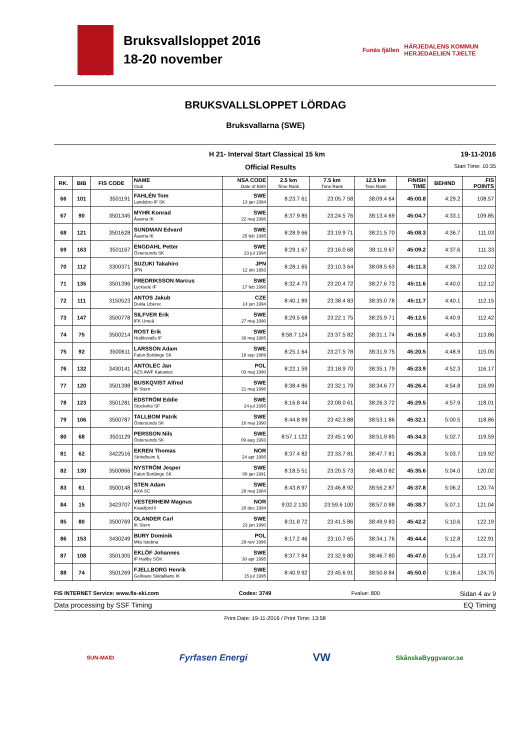Bruksvallsloppet 2016
18-20 november
Funäs fjällen HÄRJEDALENS KOMMUN
HERJEDAELIEN TJIELTE
Bruksvallarna
BRUKSVALLSLOPPET LÖRDAG
Bruksvallarna (SWE)
H 21- Interval Start Classical 15 km 19-11-2016
Official Results Start Time: 10:35
| RK. | BIB | FIS CODE | NAME Club | NSA CODE Date of Birth | 2.5 km Time Rank | 7.5 km Time Rank | 12.5 km Time Rank | FINISH TIME | BEHIND | FIS POINTS |
| --- | --- | --- | --- | --- | --- | --- | --- | --- | --- | --- |
| 66 | 101 | 3501191 | FAHLÉN Tom Landsbro IF SK | SWE 13 jan 1994 | 8:23.7 61 | 23:05.7 58 | 38:09.4 64 | 45:00.8 | 4:29.2 | 108.57 |
| 67 | 90 | 3501345 | MYHR Konrad Åsarna IK | SWE 22 maj 1996 | 8:37.9 85 | 23:24.5 76 | 38:13.4 69 | 45:04.7 | 4:33.1 | 109.85 |
| 68 | 121 | 3501628 | SUNDMAN Edvard Åsarna IK | SWE 25 feb 1995 | 8:28.9 66 | 23:19.9 71 | 38:21.5 70 | 45:08.3 | 4:36.7 | 111.03 |
| 69 | 163 | 3501167 | ENGDAHL Petter Östersunds SK | SWE 23 jul 1994 | 8:29.1 67 | 23:16.0 68 | 38:11.9 67 | 45:09.2 | 4:37.6 | 111.33 |
| 70 | 112 | 3300371 | SUZUKI Takahiro JPN | JPN 12 okt 1993 | 8:28.1 65 | 23:10.3 64 | 38:08.5 63 | 45:11.3 | 4:39.7 | 112.02 |
| 71 | 135 | 3501396 | FREDRIKSSON Marcus Lycksele IF | SWE 17 feb 1996 | 8:32.4 73 | 23:20.4 72 | 38:27.6 73 | 45:11.6 | 4:40.0 | 112.12 |
| 72 | 111 | 3150523 | ANTOS Jakub Dukla Liberec | CZE 14 jun 1994 | 8:40.1 89 | 23:38.4 83 | 38:35.0 78 | 45:11.7 | 4:40.1 | 112.15 |
| 73 | 147 | 3500778 | SILFVER Erik IFK Umeå | SWE 27 maj 1990 | 8:29.5 68 | 23:22.1 75 | 38:25.9 71 | 45:12.5 | 4:40.9 | 112.42 |
| 74 | 75 | 3500214 | ROST Erik Hudiksvalls IF | SWE 30 maj 1985 | 8:58.7 124 | 23:37.5 82 | 38:31.1 74 | 45:16.9 | 4:45.3 | 113.86 |
| 75 | 92 | 3500611 | LARSSON Adam Falun Borlänge SK | SWE 18 sep 1989 | 8:25.1 64 | 23:27.5 78 | 38:31.9 75 | 45:20.5 | 4:48.9 | 115.05 |
| 76 | 132 | 3430141 | ANTOLEC Jan AZS AWF Katowice | POL 03 maj 1990 | 8:22.1 59 | 23:18.9 70 | 38:35.1 79 | 45:23.9 | 4:52.3 | 116.17 |
| 77 | 120 | 3501398 | BUSKQVIST Alfred IK Stern | SWE 21 maj 1996 | 8:38.4 86 | 23:32.1 79 | 38:34.6 77 | 45:26.4 | 4:54.8 | 116.99 |
| 78 | 123 | 3501281 | EDSTRÖM Eddie Stockviks SF | SWE 24 jul 1995 | 8:16.8 44 | 23:08.0 61 | 38:26.3 72 | 45:29.5 | 4:57.9 | 118.01 |
| 79 | 106 | 3500787 | TALLBOM Patrik Östersunds SK | SWE 16 maj 1990 | 8:44.8 99 | 23:42.3 88 | 38:53.1 86 | 45:32.1 | 5:00.5 | 118.86 |
| 80 | 68 | 3501129 | PERSSON Nils Östersunds SK | SWE 09 aug 1993 | 8:57.1 122 | 23:45.1 90 | 38:51.9 85 | 45:34.3 | 5:02.7 | 119.59 |
| 81 | 62 | 3422516 | EKREN Thomas Strindheim IL | NOR 24 apr 1995 | 8:37.4 82 | 23:33.7 81 | 38:47.7 81 | 45:35.3 | 5:03.7 | 119.92 |
| 82 | 130 | 3500866 | NYSTRÖM Jesper Falun Borlänge SK | SWE 08 jan 1991 | 8:18.5 51 | 23:20.5 73 | 38:48.0 82 | 45:35.6 | 5:04.0 | 120.02 |
| 83 | 61 | 3500148 | STEN Adam AXA SC | SWE 28 maj 1984 | 8:43.8 97 | 23:46.8 92 | 38:56.2 87 | 45:37.8 | 5:06.2 | 120.74 |
| 84 | 15 | 3423707 | VESTERHEIM Magnus Kvaefjord Il | NOR 20 dec 1994 | 9:02.2 130 | 23:59.6 100 | 38:57.0 88 | 45:38.7 | 5:07.1 | 121.04 |
| 85 | 80 | 3500769 | OLANDER Carl IK Stern | SWE 23 jun 1990 | 8:31.8 72 | 23:41.5 86 | 38:49.9 83 | 45:42.2 | 5:10.6 | 122.19 |
| 86 | 153 | 3430249 | BURY Dominik Mks Istebna | POL 29 nov 1996 | 8:17.2 46 | 23:10.7 65 | 38:34.1 76 | 45:44.4 | 5:12.8 | 122.91 |
| 87 | 108 | 3501305 | EKLÖF Johannes IF Hallby SOK | SWE 30 apr 1995 | 8:37.7 84 | 23:32.9 80 | 38:46.7 80 | 45:47.0 | 5:15.4 | 123.77 |
| 88 | 74 | 3501269 | FJELLBORG Henrik Gellivare Skidallians IK | SWE 15 jul 1995 | 8:40.9 92 | 23:45.6 91 | 38:50.8 84 | 45:50.0 | 5:18.4 | 124.75 |
FIS INTERNET Service: www.fis-ski.com Codex: 3749 Fvalue: 800 Sidan 4 av 9
Data processing by SSF Timing EQ Timing
Print Date: 19-11-2016 / Print Time: 13:58
SUN-MAID Fyrfasen Energi VW SkånskaByggvaror.se